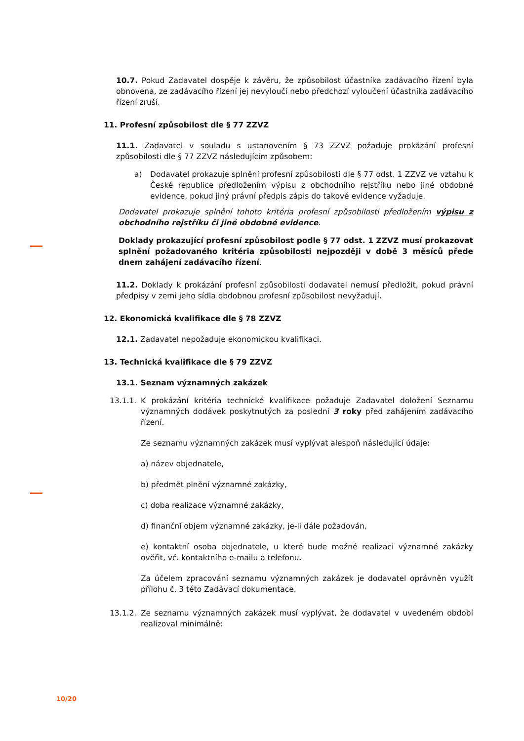10.7. Pokud Zadavatel dospěje k závěru, že způsobilost účastníka zadávacího řízení byla obnovena, ze zadávacího řízení jej nevyloučí nebo předchozí vyloučení účastníka zadávacího řízení zruší.
11. Profesní způsobilost dle § 77 ZZVZ
11.1. Zadavatel v souladu s ustanovením § 73 ZZVZ požaduje prokázání profesní způsobilosti dle § 77 ZZVZ následujícím způsobem:
a) Dodavatel prokazuje splnění profesní způsobilosti dle § 77 odst. 1 ZZVZ ve vztahu k České republice předložením výpisu z obchodního rejstříku nebo jiné obdobné evidence, pokud jiný právní předpis zápis do takové evidence vyžaduje.
Dodavatel prokazuje splnění tohoto kritéria profesní způsobilosti předložením výpisu z obchodního rejstříku či jiné obdobné evidence.
Doklady prokazující profesní způsobilost podle § 77 odst. 1 ZZVZ musí prokazovat splnění požadovaného kritéria způsobilosti nejpozději v době 3 měsíců přede dnem zahájení zadávacího řízení.
11.2. Doklady k prokázání profesní způsobilosti dodavatel nemusí předložit, pokud právní předpisy v zemi jeho sídla obdobnou profesní způsobilost nevyžadují.
12. Ekonomická kvalifikace dle § 78 ZZVZ
12.1. Zadavatel nepožaduje ekonomickou kvalifikaci.
13. Technická kvalifikace dle § 79 ZZVZ
13.1. Seznam významných zakázek
13.1.1.
K prokázání kritéria technické kvalifikace požaduje Zadavatel doložení Seznamu významných dodávek poskytnutých za poslední 3 roky před zahájením zadávacího řízení.
Ze seznamu významných zakázek musí vyplývat alespoň následující údaje:
a) název objednatele,
b) předmět plnění významné zakázky,
c) doba realizace významné zakázky,
d) finanční objem významné zakázky, je-li dále požadován,
e) kontaktní osoba objednatele, u které bude možné realizaci významné zakázky ověřit, vč. kontaktního e-mailu a telefonu.
Za účelem zpracování seznamu významných zakázek je dodavatel oprávněn využít přílohu č. 3 této Zadávací dokumentace.
13.1.2.
Ze seznamu významných zakázek musí vyplývat, že dodavatel v uvedeném období realizoval minimálně:
10/20